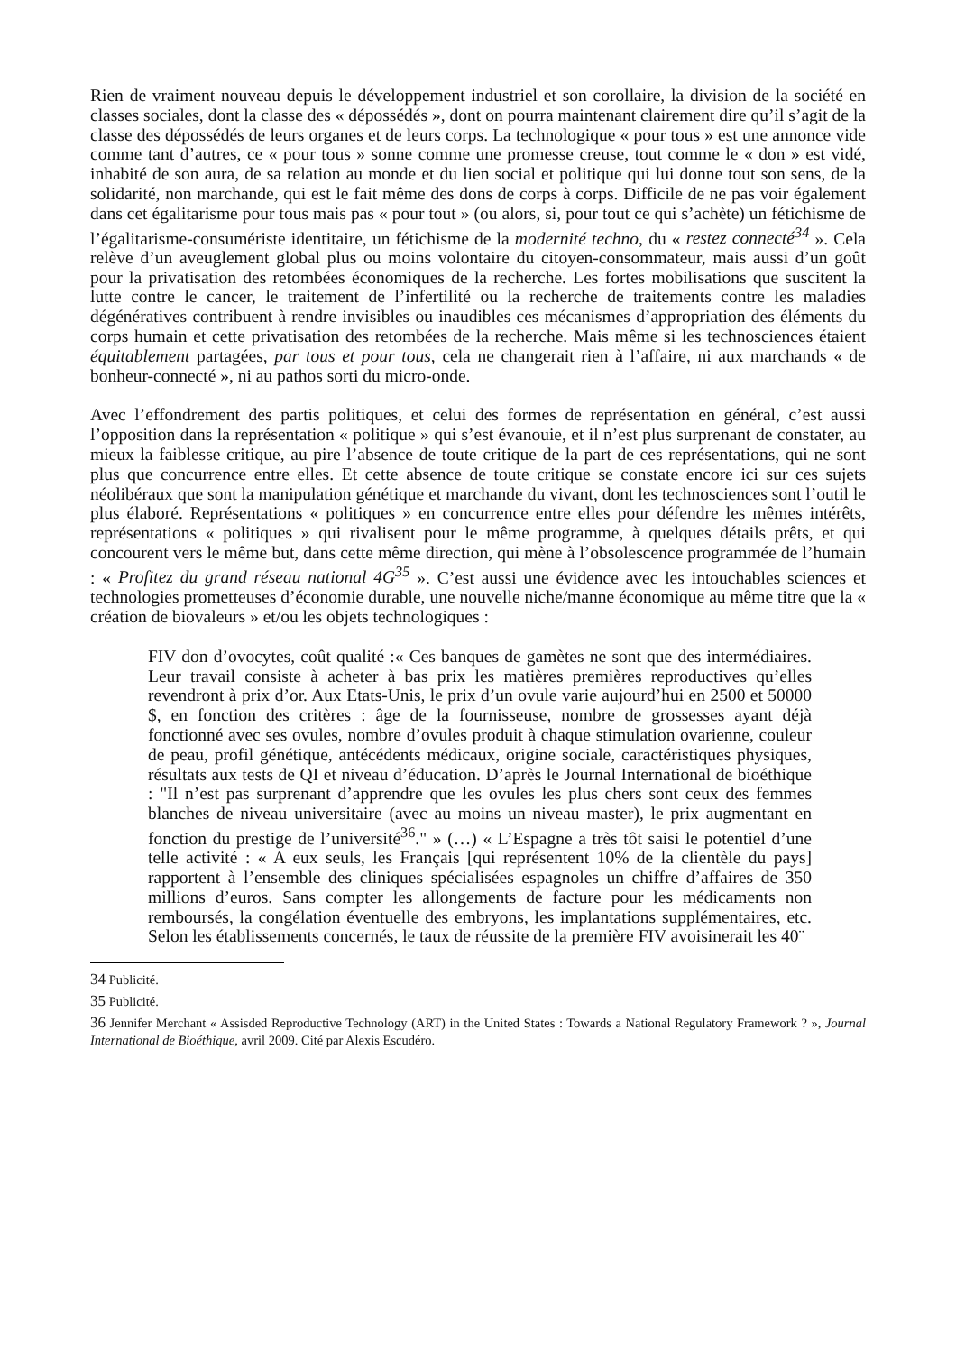Rien de vraiment nouveau depuis le développement industriel et son corollaire, la division de la société en classes sociales, dont la classe des « dépossédés », dont on pourra maintenant clairement dire qu’il s’agit de la classe des dépossédés de leurs organes et de leurs corps. La technologique « pour tous » est une annonce vide comme tant d’autres, ce « pour tous » sonne comme une promesse creuse, tout comme le « don » est vidé, inhabité de son aura, de sa relation au monde et du lien social et politique qui lui donne tout son sens, de la solidarité, non marchande, qui est le fait même des dons de corps à corps. Difficile de ne pas voir également dans cet égalitarisme pour tous mais pas « pour tout » (ou alors, si, pour tout ce qui s’achète) un fétichisme de l’égalitarisme-consumériste identitaire, un fétichisme de la modernité techno, du « restez connecté<sup>34</sup> ». Cela relève d’un aveuglement global plus ou moins volontaire du citoyen-consommateur, mais aussi d’un goût pour la privatisation des retombées économiques de la recherche. Les fortes mobilisations que suscitent la lutte contre le cancer, le traitement de l’infertilité ou la recherche de traitements contre les maladies dégénératives contribuent à rendre invisibles ou inaudibles ces mécanismes d’appropriation des éléments du corps humain et cette privatisation des retombées de la recherche. Mais même si les technosciences étaient équitablement partagées, par tous et pour tous, cela ne changerait rien à l’affaire, ni aux marchands « de bonheur-connecté », ni au pathos sorti du micro-onde.
Avec l’effondrement des partis politiques, et celui des formes de représentation en général, c’est aussi l’opposition dans la représentation « politique » qui s’est évanouie, et il n’est plus surprenant de constater, au mieux la faiblesse critique, au pire l’absence de toute critique de la part de ces représentations, qui ne sont plus que concurrence entre elles. Et cette absence de toute critique se constate encore ici sur ces sujets néolibéraux que sont la manipulation génétique et marchande du vivant, dont les technosciences sont l’outil le plus élaboré. Représentations « politiques » en concurrence entre elles pour défendre les mêmes intérêts, représentations « politiques » qui rivalisent pour le même programme, à quelques détails prêts, et qui concourent vers le même but, dans cette même direction, qui mène à l’obsolescence programmée de l’humain : « Profitez du grand réseau national 4G<sup>35</sup> ». C’est aussi une évidence avec les intouchables sciences et technologies prometteuses d’économie durable, une nouvelle niche/manne économique au même titre que la « création de biovaleurs » et/ou les objets technologiques :
FIV don d’ovocytes, coût qualité :« Ces banques de gamètes ne sont que des intermédiaires. Leur travail consiste à acheter à bas prix les matières premières reproductives qu’elles revendront à prix d’or. Aux Etats-Unis, le prix d’un ovule varie aujourd’hui en 2500 et 50000 $, en fonction des critères : âge de la fournisseuse, nombre de grossesses ayant déjà fonctionné avec ses ovules, nombre d’ovules produit à chaque stimulation ovarienne, couleur de peau, profil génétique, antécédents médicaux, origine sociale, caractéristiques physiques, résultats aux tests de QI et niveau d’éducation. D’après le Journal International de bioéthique : "Il n’est pas surprenant d’apprendre que les ovules les plus chers sont ceux des femmes blanches de niveau universitaire (avec au moins un niveau master), le prix augmentant en fonction du prestige de l’université<sup>36</sup>." » (…) « L’Espagne a très tôt saisi le potentiel d’une telle activité : « A eux seuls, les Français [qui représentent 10% de la clientèle du pays] rapportent à l’ensemble des cliniques spécialisées espagnoles un chiffre d’affaires de 350 millions d’euros. Sans compter les allongements de facture pour les médicaments non remboursés, la congélation éventuelle des embryons, les implantations supplémentaires, etc. Selon les établissements concernés, le taux de réussite de la première FIV avoisinerait les 40¨
34 Publicité.
35 Publicité.
36 Jennifer Merchant « Assisded Reproductive Technology (ART) in the United States : Towards a National Regulatory Framework ? », Journal International de Bioéthique, avril 2009. Cité par Alexis Escudéro.